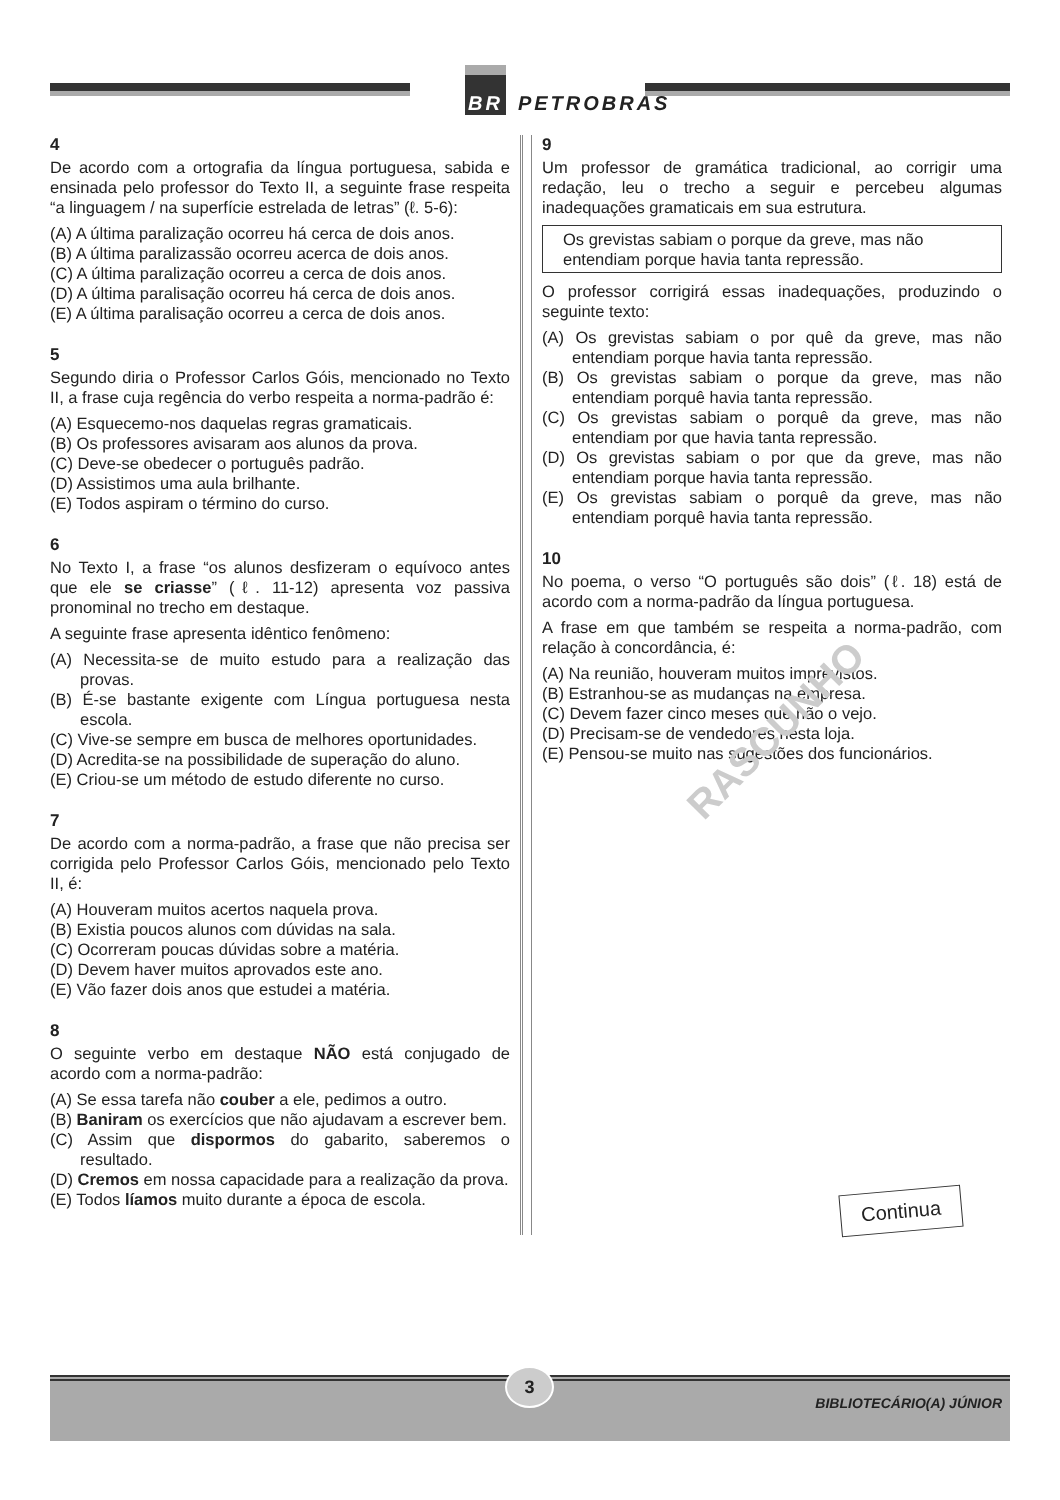BR PETROBRAS
4
De acordo com a ortografia da língua portuguesa, sabida e ensinada pelo professor do Texto II, a seguinte frase respeita “a linguagem / na superfície estrelada de letras” (ℓ. 5-6):
(A) A última paralização ocorreu há cerca de dois anos.
(B) A última paralizassão ocorreu acerca de dois anos.
(C) A última paralização ocorreu a cerca de dois anos.
(D) A última paralisação ocorreu há cerca de dois anos.
(E) A última paralisação ocorreu a cerca de dois anos.
5
Segundo diria o Professor Carlos Góis, mencionado no Texto II, a frase cuja regência do verbo respeita a norma-padrão é:
(A) Esquecemo-nos daquelas regras gramaticais.
(B) Os professores avisaram aos alunos da prova.
(C) Deve-se obedecer o português padrão.
(D) Assistimos uma aula brilhante.
(E) Todos aspiram o término do curso.
6
No Texto I, a frase “os alunos desfizeram o equívoco antes que ele se criasse” (ℓ. 11-12) apresenta voz passiva pronominal no trecho em destaque.
A seguinte frase apresenta idêntico fenômeno:
(A) Necessita-se de muito estudo para a realização das provas.
(B) É-se bastante exigente com Língua portuguesa nesta escola.
(C) Vive-se sempre em busca de melhores oportunidades.
(D) Acredita-se na possibilidade de superação do aluno.
(E) Criou-se um método de estudo diferente no curso.
7
De acordo com a norma-padrão, a frase que não precisa ser corrigida pelo Professor Carlos Góis, mencionado pelo Texto II, é:
(A) Houveram muitos acertos naquela prova.
(B) Existia poucos alunos com dúvidas na sala.
(C) Ocorreram poucas dúvidas sobre a matéria.
(D) Devem haver muitos aprovados este ano.
(E) Vão fazer dois anos que estudei a matéria.
8
O seguinte verbo em destaque NÃO está conjugado de acordo com a norma-padrão:
(A) Se essa tarefa não couber a ele, pedimos a outro.
(B) Baniram os exercícios que não ajudavam a escrever bem.
(C) Assim que dispormos do gabarito, saberemos o resultado.
(D) Cremos em nossa capacidade para a realização da prova.
(E) Todos líamos muito durante a época de escola.
9
Um professor de gramática tradicional, ao corrigir uma redação, leu o trecho a seguir e percebeu algumas inadequações gramaticais em sua estrutura.
Os grevistas sabiam o porque da greve, mas não entendiam porque havia tanta repressão.
O professor corrigirá essas inadequações, produzindo o seguinte texto:
(A) Os grevistas sabiam o por quê da greve, mas não entendiam porque havia tanta repressão.
(B) Os grevistas sabiam o porque da greve, mas não entendiam porquê havia tanta repressão.
(C) Os grevistas sabiam o porquê da greve, mas não entendiam por que havia tanta repressão.
(D) Os grevistas sabiam o por que da greve, mas não entendiam porque havia tanta repressão.
(E) Os grevistas sabiam o porquê da greve, mas não entendiam porquê havia tanta repressão.
10
No poema, o verso “O português são dois” (ℓ. 18) está de acordo com a norma-padrão da língua portuguesa.
A frase em que também se respeita a norma-padrão, com relação à concordância, é:
(A) Na reunião, houveram muitos imprevistos.
(B) Estranhou-se as mudanças na empresa.
(C) Devem fazer cinco meses que não o vejo.
(D) Precisam-se de vendedores nesta loja.
(E) Pensou-se muito nas sugestões dos funcionários.
RASCUNHO
Continua
3
BIBLIOTECÁRIO(A) JÚNIOR